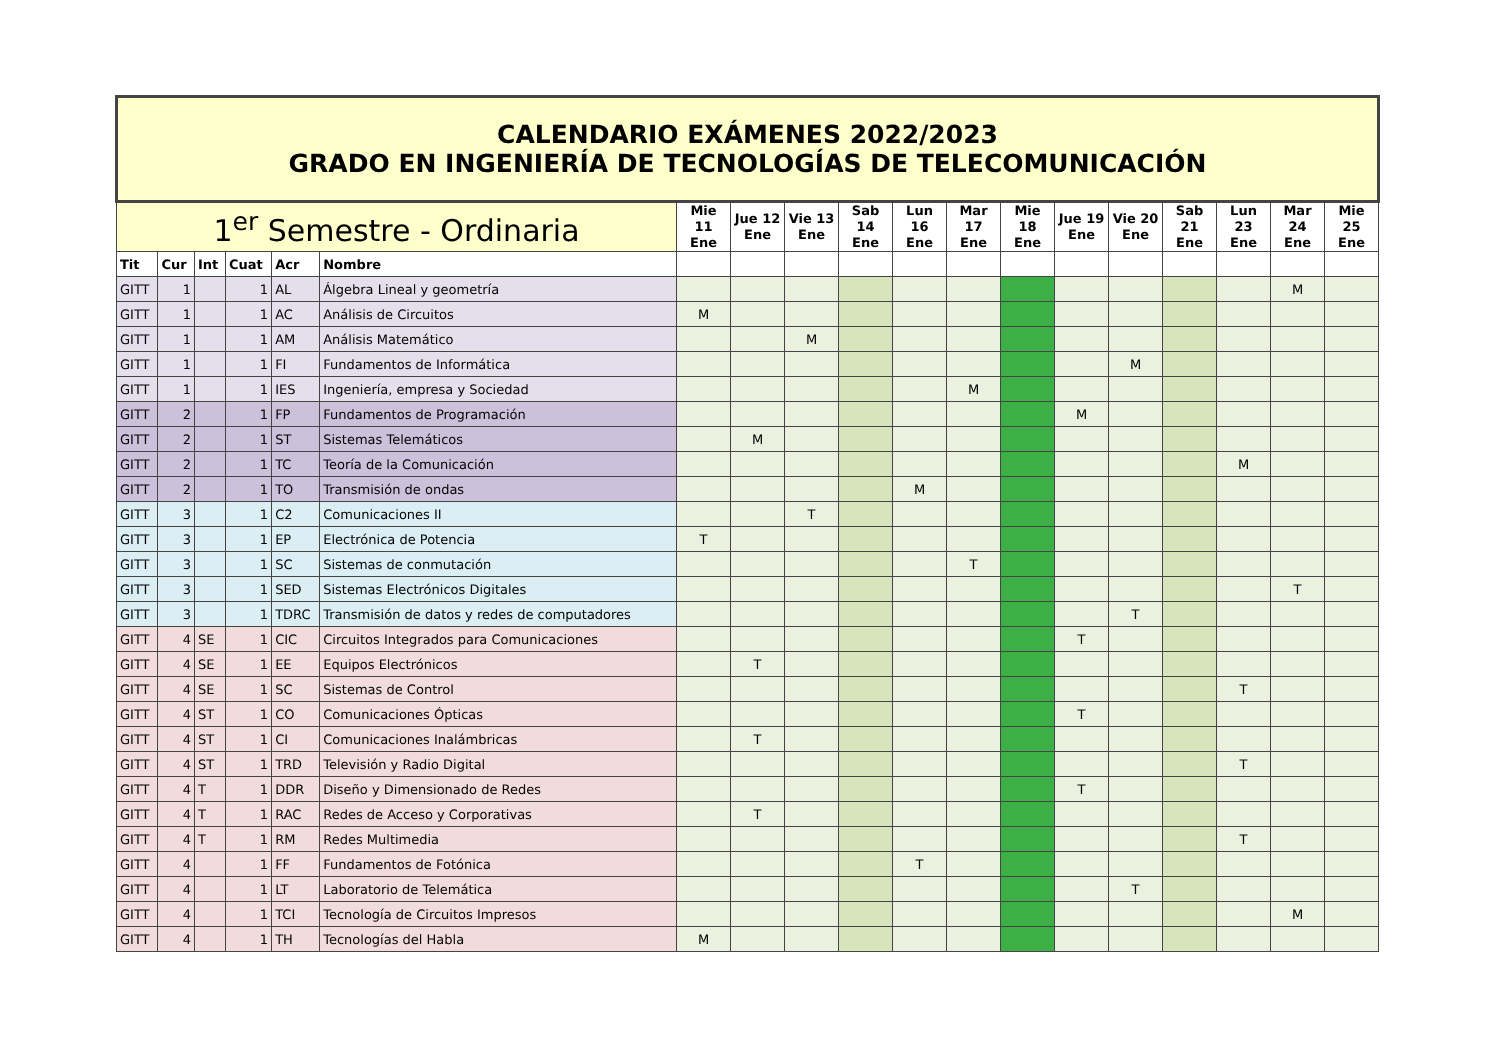| CALENDARIO EXÁMENES 2022/2023 GRADO EN INGENIERÍA DE TECNOLOGÍAS DE TELECOMUNICACIÓN | | | | | | | | | | | | | | | | | | |
| 1<sup>er</sup> Semestre - Ordinaria | | | | | | Mie 11 Ene | Jue 12 Ene | Vie 13 Ene | Sab 14 Ene | Lun 16 Ene | Mar 17 Ene | Mie 18 Ene | Jue 19 Ene | Vie 20 Ene | Sab 21 Ene | Lun 23 Ene | Mar 24 Ene | Mie 25 Ene |
| Tit | Cur | Int | Cuat | Acr | Nombre | | | | | | | | | | | | | |
| GITT | 1 | | 1 | AL | Álgebra Lineal y geometría | | | | | | | | | | | | M | |
| GITT | 1 | | 1 | AC | Análisis de Circuitos | M | | | | | | | | | | | | |
| GITT | 1 | | 1 | AM | Análisis Matemático | | | M | | | | | | | | | | |
| GITT | 1 | | 1 | FI | Fundamentos de Informática | | | | | | | | | M | | | | |
| GITT | 1 | | 1 | IES | Ingeniería, empresa y Sociedad | | | | | | M | | | | | | | |
| GITT | 2 | | 1 | FP | Fundamentos de Programación | | | | | | | | M | | | | | |
| GITT | 2 | | 1 | ST | Sistemas Telemáticos | | M | | | | | | | | | | | |
| GITT | 2 | | 1 | TC | Teoría de la Comunicación | | | | | | | | | | | M | | |
| GITT | 2 | | 1 | TO | Transmisión de ondas | | | | | M | | | | | | | | |
| GITT | 3 | | 1 | C2 | Comunicaciones II | | | T | | | | | | | | | | |
| GITT | 3 | | 1 | EP | Electrónica de Potencia | T | | | | | | | | | | | | |
| GITT | 3 | | 1 | SC | Sistemas de conmutación | | | | | | T | | | | | | | |
| GITT | 3 | | 1 | SED | Sistemas Electrónicos Digitales | | | | | | | | | | | | T | |
| GITT | 3 | | 1 | TDRC | Transmisión de datos y redes de computadores | | | | | | | | | T | | | | |
| GITT | 4 | SE | 1 | CIC | Circuitos Integrados para Comunicaciones | | | | | | | | T | | | | | |
| GITT | 4 | SE | 1 | EE | Equipos Electrónicos | | T | | | | | | | | | | | |
| GITT | 4 | SE | 1 | SC | Sistemas de Control | | | | | | | | | | | T | | |
| GITT | 4 | ST | 1 | CO | Comunicaciones Ópticas | | | | | | | | T | | | | | |
| GITT | 4 | ST | 1 | CI | Comunicaciones Inalámbricas | | T | | | | | | | | | | | |
| GITT | 4 | ST | 1 | TRD | Televisión y Radio Digital | | | | | | | | | | | T | | |
| GITT | 4 | T | 1 | DDR | Diseño y Dimensionado de Redes | | | | | | | | T | | | | | |
| GITT | 4 | T | 1 | RAC | Redes de Acceso y Corporativas | | T | | | | | | | | | | | |
| GITT | 4 | T | 1 | RM | Redes Multimedia | | | | | | | | | | | T | | |
| GITT | 4 | | 1 | FF | Fundamentos de Fotónica | | | | | T | | | | | | | | |
| GITT | 4 | | 1 | LT | Laboratorio de Telemática | | | | | | | | | T | | | | |
| GITT | 4 | | 1 | TCI | Tecnología de Circuitos Impresos | | | | | | | | | | | | M | |
| GITT | 4 | | 1 | TH | Tecnologías del Habla | M | | | | | | | | | | | | |